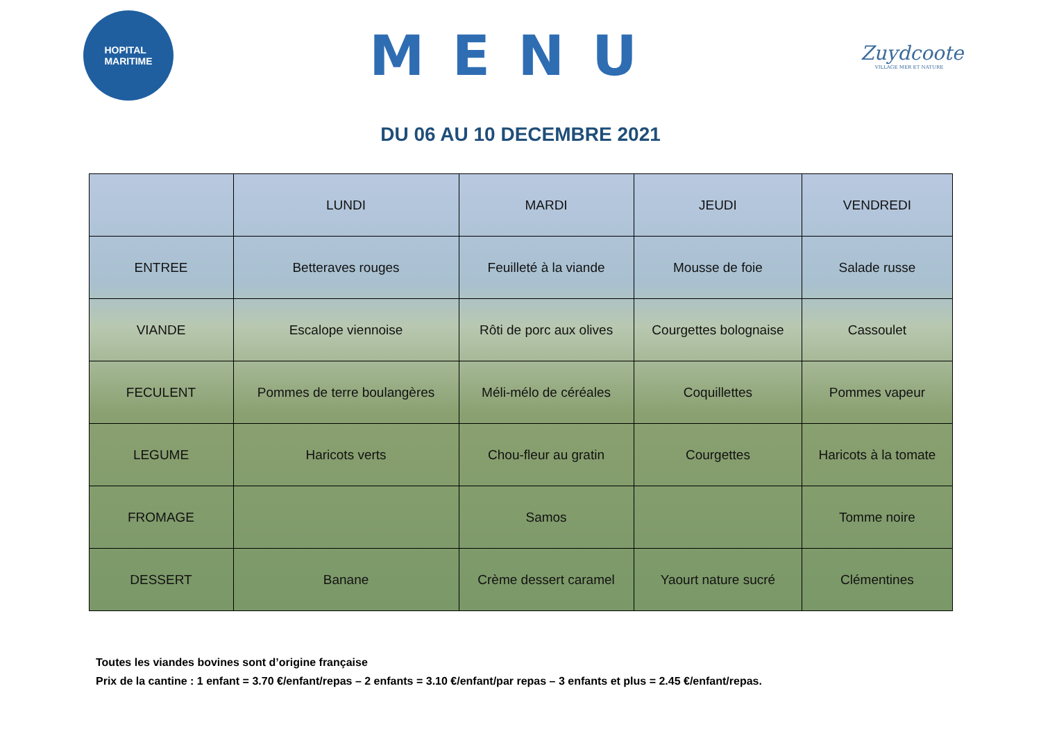HOPITAL
MARITIME
MENU
Zuydcoote
VILLAGE MER ET NATURE
DU 06 AU 10 DECEMBRE 2021
| | LUNDI | MARDI | JEUDI | VENDREDI |
| --- | --- | --- | --- | --- |
| ENTREE | Betteraves rouges | Feuilleté à la viande | Mousse de foie | Salade russe |
| VIANDE | Escalope viennoise | Rôti de porc aux olives | Courgettes bolognaise | Cassoulet |
| FECULENT | Pommes de terre boulangères | Méli-mélo de céréales | Coquillettes | Pommes vapeur |
| LEGUME | Haricots verts | Chou-fleur au gratin | Courgettes | Haricots à la tomate |
| FROMAGE | | Samos | | Tomme noire |
| DESSERT | Banane | Crème dessert caramel | Yaourt nature sucré | Clémentines |
Toutes les viandes bovines sont d’origine française
Prix de la cantine : 1 enfant = 3.70 €/enfant/repas – 2 enfants = 3.10 €/enfant/par repas – 3 enfants et plus = 2.45 €/enfant/repas.